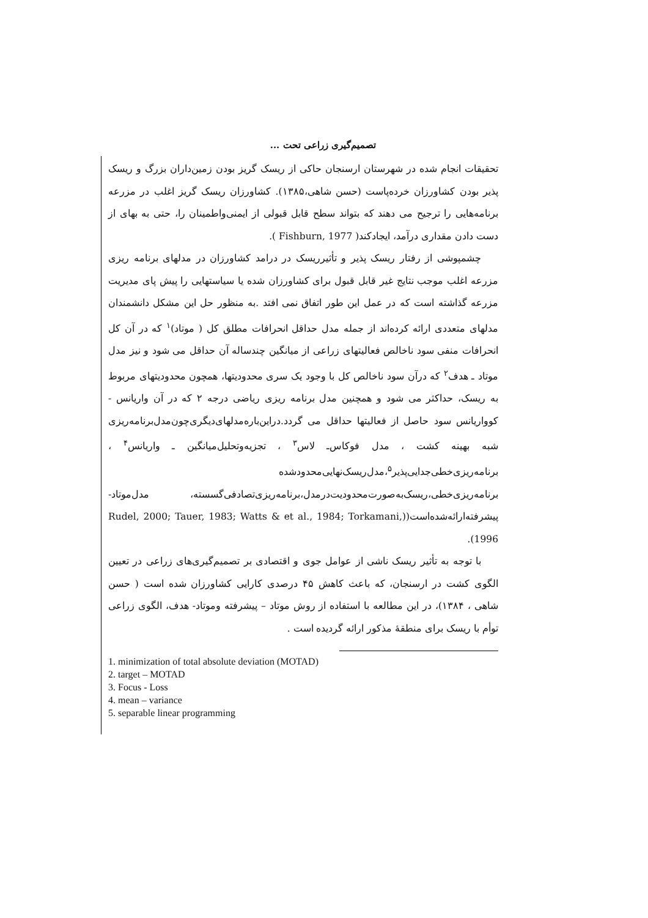تصمیم‌گیری زراعی تحت ...
تحقیقات انجام شده در شهرستان ارسنجان حاکی از ریسک گریز بودن زمین‌داران بزرگ و ریسک پذیر بودن کشاورزان خرده‌پاست (حسن شاهی،۱۳۸۵). کشاورزان ریسک گریز اغلب در مزرعه برنامه‌هایی را ترجیح می دهند که بتواند سطح قابل قبولی از ایمنی‌واطمینان را، حتی به بهای از دست دادن مقداری درآمد، ایجادکند( Fishburn, 1977 ).
چشمپوشی از رفتار ریسک پذیر و تأثیرریسک در درامد کشاورزان در مدلهای برنامه ریزی مزرعه اغلب موجب نتایج غیر قابل قبول برای کشاورزان شده یا سیاستهایی را پیش پای مدیریت مزرعه گذاشته است که در عمل این طور اتفاق نمی افتد .به منظور حل این مشکل دانشمندان مدلهای متعددی ارائه کرده‌اند از جمله مدل حداقل انحرافات مطلق کل ( موتاد)<sup>۱</sup> که در آن کل انحرافات منفی سود ناخالص فعالیتهای زراعی از میانگین چندساله آن حداقل می شود و نیز مدل موتاد ـ هدف<sup>۲</sup> که درآن سود ناخالص کل با وجود یک سری محدودیتها، همچون محدودیتهای مربوط به ریسک، حداکثر می شود و همچنین مدل برنامه ریزی ریاضی درجه ۲ که در آن واریانس - کوواریانس سود حاصل از فعالیتها حداقل می گردد.دراین‌باره‌مدلهای‌دیگری‌چون‌مدل‌برنامه‌ریزی شبه بهینه کشت ، مدل فوکاس‌ـ لاس<sup>۳</sup> ، تجزیه‌وتحلیل‌میانگین ـ واریانس<sup>۴</sup> ، برنامه‌ریزی‌خطی‌جدایی‌پذیر<sup>۵</sup>،مدل‌ریسک‌نهایی‌محدودشده برنامه‌ریزی‌خطی،ریسک‌به‌صورت‌محدودیت‌درمدل،برنامه‌ریزی‌تصادفی‌گسسته، مدل‌موتاد- پیشرفته‌ارائه‌شده‌است((Rudel, 2000; Tauer, 1983; Watts & et al., 1984; Torkamani, 1996).
با توجه به تأثیر ریسک ناشی از عوامل جوی و اقتصادی بر تصمیم‌گیری‌های زراعی در تعیین الگوی کشت در ارسنجان، که باعث کاهش ۴۵ درصدی کارایی کشاورزان شده است ( حسن شاهی ، ۱۳۸۴)، در این مطالعه با استفاده از روش موتاد – پیشرفته وموتاد- هدف، الگوی زراعی توأم با ریسک برای منطقهٔ مذکور ارائه گردیده است .
1. minimization of total absolute deviation (MOTAD)
2. target – MOTAD
3. Focus - Loss
4. mean – variance
5. separable linear programming